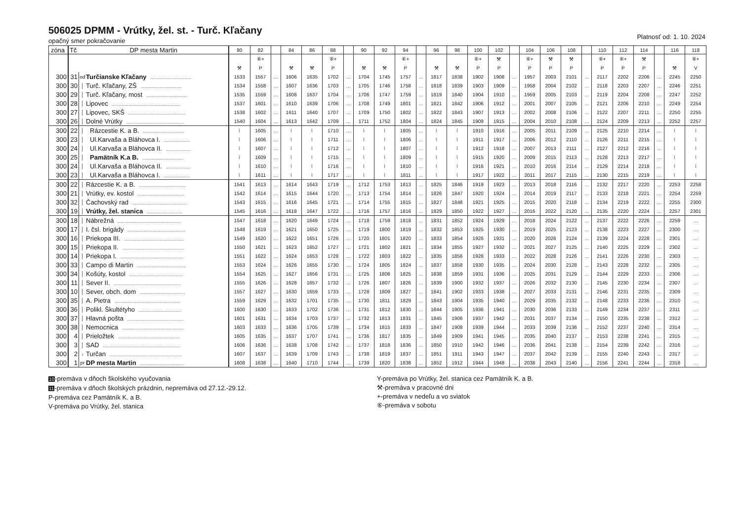506025 DPMM - Vrútky, žel. st. - Turč. Kľačany
opačný smer pokračovanie Platnosť od: 1. 10. 2024
| zóna | Tč | DP mesta Martin | | 80 | 82 | | 84 | 86 | 88 | | 90 | 92 | 94 | | 96 | 98 | 100 | 102 | | 104 | 106 | 108 | | 110 | 112 | 114 | | 116 | 118 |
| --- | --- | --- | --- | --- | --- | --- | --- | --- | --- | --- | --- | --- | --- | --- | --- | --- | --- | --- | --- | --- | --- | --- | --- | --- | --- | --- | --- | --- | --- |
| | | | | | ⑥+ | | | | ⑥+ | | | | ⑥+ | | | | ⑥+ | ⚒ | | ⑥+ | ⚒ | ⚒ | | ⑥+ | ⑥+ | ⚒ | | | ⑥+ |
| | | | | ⚒ | P | | ⚒ | ⚒ | P | | ⚒ | ⚒ | P | | ⚒ | ⚒ | P | P | | P | P | P | | P | P | P | | ⚒ | V |
| 300 | 31 | od | Turčianske Kľačany .............................. | 1533 | 1557 | … | 1606 | 1635 | 1702 | … | 1704 | 1745 | 1757 | … | 1817 | 1838 | 1902 | 1908 | … | 1957 | 2003 | 2101 | … | 2117 | 2202 | 2206 | … | 2245 | 2250 |
| 300 | 30 | │ | Turč. Kľačany, ZŠ .............................. | 1534 | 1558 | … | 1607 | 1636 | 1703 | … | 1705 | 1746 | 1758 | … | 1818 | 1839 | 1903 | 1909 | … | 1958 | 2004 | 2102 | … | 2118 | 2203 | 2207 | … | 2246 | 2251 |
| 300 | 29 | │ | Turč. Kľačany, most .............................. | 1535 | 1559 | … | 1608 | 1637 | 1704 | … | 1706 | 1747 | 1759 | … | 1819 | 1840 | 1904 | 1910 | … | 1959 | 2005 | 2103 | … | 2119 | 2204 | 2208 | … | 2247 | 2252 |
| 300 | 28 | │ | Lipovec .................................................. | 1537 | 1601 | … | 1610 | 1639 | 1706 | … | 1708 | 1749 | 1801 | … | 1821 | 1842 | 1906 | 1912 | … | 2001 | 2007 | 2105 | … | 2121 | 2206 | 2210 | … | 2249 | 2254 |
| 300 | 27 | │ | Lipovec, SKŠ .......................................... | 1538 | 1602 | … | 1611 | 1640 | 1707 | … | 1709 | 1750 | 1802 | … | 1822 | 1843 | 1907 | 1913 | … | 2002 | 2008 | 2106 | … | 2122 | 2207 | 2211 | … | 2250 | 2255 |
| 300 | 26 | │ | Dolné Vrútky .......................................... | 1540 | 1604 | … | 1613 | 1642 | 1709 | … | 1711 | 1752 | 1804 | … | 1824 | 1845 | 1909 | 1915 | … | 2004 | 2010 | 2108 | … | 2124 | 2209 | 2213 | … | 2252 | 2257 |
| 300 | 22 | │ | Rázcestie K. a B. .............................. | ⌇ | 1605 | … | ⌇ | ⌇ | 1710 | … | ⌇ | ⌇ | 1805 | … | ⌇ | ⌇ | 1910 | 1916 | … | 2005 | 2011 | 2109 | … | 2125 | 2210 | 2214 | … | ⌇ | ⌇ |
| 300 | 23 | │ | Ul.Karvaša a Bláhovca I. ................... | ⌇ | 1606 | … | ⌇ | ⌇ | 1711 | … | ⌇ | ⌇ | 1806 | … | ⌇ | ⌇ | 1911 | 1917 | … | 2006 | 2012 | 2110 | … | 2126 | 2211 | 2215 | … | ⌇ | ⌇ |
| 300 | 24 | │ | Ul.Karvaša a Bláhovca II. .................. | ⌇ | 1607 | … | ⌇ | ⌇ | 1712 | … | ⌇ | ⌇ | 1807 | … | ⌇ | ⌇ | 1912 | 1918 | … | 2007 | 2013 | 2111 | … | 2127 | 2212 | 2216 | … | ⌇ | ⌇ |
| 300 | 25 | │ | Pamätník K.a B. .............................. | ⌇ | 1609 | … | ⌇ | ⌇ | 1715 | … | ⌇ | ⌇ | 1809 | … | ⌇ | ⌇ | 1915 | 1920 | … | 2009 | 2015 | 2113 | … | 2128 | 2213 | 2217 | … | ⌇ | ⌇ |
| 300 | 24 | │ | Ul.Karvaša a Bláhovca II. .................. | ⌇ | 1610 | … | ⌇ | ⌇ | 1716 | … | ⌇ | ⌇ | 1810 | … | ⌇ | ⌇ | 1916 | 1921 | … | 2010 | 2016 | 2114 | … | 2129 | 2214 | 2218 | … | ⌇ | ⌇ |
| 300 | 23 | │ | Ul.Karvaša a Bláhovca I. ................... | ⌇ | 1611 | … | ⌇ | ⌇ | 1717 | … | ⌇ | ⌇ | 1811 | … | ⌇ | ⌇ | 1917 | 1922 | … | 2011 | 2017 | 2115 | … | 2130 | 2215 | 2219 | … | ⌇ | ⌇ |
| 300 | 22 | │ | Rázcestie K. a B. .................................. | 1541 | 1613 | … | 1614 | 1643 | 1719 | … | 1712 | 1753 | 1813 | … | 1825 | 1846 | 1919 | 1923 | … | 2013 | 2018 | 2116 | … | 2132 | 2217 | 2220 | … | 2253 | 2258 |
| 300 | 21 | │ | Vrútky, ev. kostol .................................. | 1542 | 1614 | … | 1615 | 1644 | 1720 | … | 1713 | 1754 | 1814 | … | 1826 | 1847 | 1920 | 1924 | … | 2014 | 2019 | 2117 | … | 2133 | 2218 | 2221 | … | 2254 | 2259 |
| 300 | 32 | │ | Čachovský rad ........................................ | 1543 | 1615 | … | 1616 | 1645 | 1721 | … | 1714 | 1755 | 1815 | … | 1827 | 1848 | 1921 | 1925 | … | 2015 | 2020 | 2118 | … | 2134 | 2219 | 2222 | … | 2255 | 2300 |
| 300 | 19 | │ | Vrútky, žel. stanica .......................... | 1545 | 1616 | … | 1618 | 1647 | 1722 | … | 1716 | 1757 | 1816 | … | 1829 | 1850 | 1922 | 1927 | … | 2016 | 2022 | 2120 | … | 2135 | 2220 | 2224 | … | 2257 | 2301 |
| 300 | 18 | │ | Nábrežná .............................................. | 1547 | 1618 | … | 1620 | 1649 | 1724 | … | 1718 | 1759 | 1818 | … | 1831 | 1852 | 1924 | 1929 | … | 2018 | 2024 | 2122 | … | 2137 | 2222 | 2226 | … | 2259 | … |
| 300 | 17 | │ | I. čsl. brigády .......................................... | 1548 | 1619 | … | 1621 | 1650 | 1725 | … | 1719 | 1800 | 1819 | … | 1832 | 1853 | 1925 | 1930 | … | 2019 | 2025 | 2123 | … | 2138 | 2223 | 2227 | … | 2300 | … |
| 300 | 16 | │ | Priekopa III. ............................................ | 1549 | 1620 | … | 1622 | 1651 | 1726 | … | 1720 | 1801 | 1820 | … | 1833 | 1854 | 1926 | 1931 | … | 2020 | 2026 | 2124 | … | 2139 | 2224 | 2228 | … | 2301 | … |
| 300 | 15 | │ | Priekopa II. ............................................. | 1550 | 1621 | … | 1623 | 1652 | 1727 | … | 1721 | 1802 | 1821 | … | 1834 | 1855 | 1927 | 1932 | … | 2021 | 2027 | 2125 | … | 2140 | 2225 | 2229 | … | 2302 | … |
| 300 | 14 | │ | Priekopa I. .............................................. | 1551 | 1622 | … | 1624 | 1653 | 1728 | … | 1722 | 1803 | 1822 | … | 1835 | 1856 | 1928 | 1933 | … | 2022 | 2028 | 2126 | … | 2141 | 2226 | 2230 | … | 2303 | … |
| 300 | 33 | │ | Campo di Martin .................................... | 1553 | 1624 | … | 1626 | 1655 | 1730 | … | 1724 | 1805 | 1824 | … | 1837 | 1858 | 1930 | 1935 | … | 2024 | 2030 | 2128 | … | 2143 | 2228 | 2232 | … | 2305 | … |
| 300 | 34 | │ | Košúty, kostol ....................................... | 1554 | 1625 | … | 1627 | 1656 | 1731 | … | 1725 | 1806 | 1825 | … | 1838 | 1859 | 1931 | 1936 | … | 2025 | 2031 | 2129 | … | 2144 | 2229 | 2233 | … | 2306 | … |
| 300 | 11 | │ | Sever II. ................................................. | 1555 | 1626 | … | 1628 | 1657 | 1732 | … | 1726 | 1807 | 1826 | … | 1839 | 1900 | 1932 | 1937 | … | 2026 | 2032 | 2130 | … | 2145 | 2230 | 2234 | … | 2307 | … |
| 300 | 10 | │ | Sever, obch. dom ................................. | 1557 | 1627 | … | 1630 | 1659 | 1733 | … | 1728 | 1809 | 1827 | … | 1841 | 1902 | 1933 | 1938 | … | 2027 | 2033 | 2131 | … | 2146 | 2231 | 2235 | … | 2309 | … |
| 300 | 35 | │ | A. Pietra ................................................ | 1559 | 1629 | … | 1632 | 1701 | 1735 | … | 1730 | 1811 | 1829 | … | 1843 | 1904 | 1935 | 1940 | … | 2029 | 2035 | 2132 | … | 2148 | 2233 | 2236 | … | 2310 | … |
| 300 | 36 | │ | Polikl. Škultétyho ............................... | 1600 | 1630 | … | 1633 | 1702 | 1736 | … | 1731 | 1812 | 1830 | … | 1844 | 1905 | 1936 | 1941 | … | 2030 | 2036 | 2133 | … | 2149 | 2234 | 2237 | … | 2311 | … |
| 300 | 37 | │ | Hlavná pošta ......................................... | 1601 | 1631 | … | 1634 | 1703 | 1737 | … | 1732 | 1813 | 1831 | … | 1845 | 1906 | 1937 | 1942 | … | 2031 | 2037 | 2134 | … | 2150 | 2235 | 2238 | … | 2312 | … |
| 300 | 38 | │ | Nemocnica ............................................. | 1603 | 1633 | … | 1636 | 1705 | 1739 | … | 1734 | 1815 | 1833 | … | 1847 | 1908 | 1939 | 1944 | … | 2033 | 2039 | 2136 | … | 2152 | 2237 | 2240 | … | 2314 | … |
| 300 | 4 | │ | Prieložtek ............................................. | 1605 | 1635 | … | 1637 | 1707 | 1741 | … | 1736 | 1817 | 1835 | … | 1849 | 1909 | 1941 | 1945 | … | 2035 | 2040 | 2137 | … | 2153 | 2238 | 2241 | … | 2315 | … |
| 300 | 3 | │ | SAD ........................................................ | 1606 | 1636 | … | 1638 | 1708 | 1742 | … | 1737 | 1818 | 1836 | … | 1850 | 1910 | 1942 | 1946 | … | 2036 | 2041 | 2138 | … | 2154 | 2239 | 2242 | … | 2316 | … |
| 300 | 2 | ↓ | Turčan ..................................................... | 1607 | 1637 | … | 1639 | 1709 | 1743 | … | 1738 | 1819 | 1837 | … | 1851 | 1911 | 1943 | 1947 | … | 2037 | 2042 | 2139 | … | 2155 | 2240 | 2243 | … | 2317 | … |
| 300 | 1 | pr | DP mesta Martin ................................ | 1608 | 1638 | … | 1640 | 1710 | 1744 | … | 1739 | 1820 | 1838 | … | 1852 | 1912 | 1944 | 1948 | … | 2038 | 2043 | 2140 | … | 2156 | 2241 | 2244 | … | 2318 | … |
10-premáva v dňoch školského vyučovania
11-premáva v dňoch školských prázdnin, nepremáva od 27.12.-29.12.
P-premáva cez Pamätník K. a B.
V-premáva po Vrútky, žel. stanica
Y-premáva po Vrútky, žel. stanica cez Pamätník K. a B.
⚒-premáva v pracovné dni
+-premáva v nedeľu a vo sviatok
⑥-premáva v sobotu